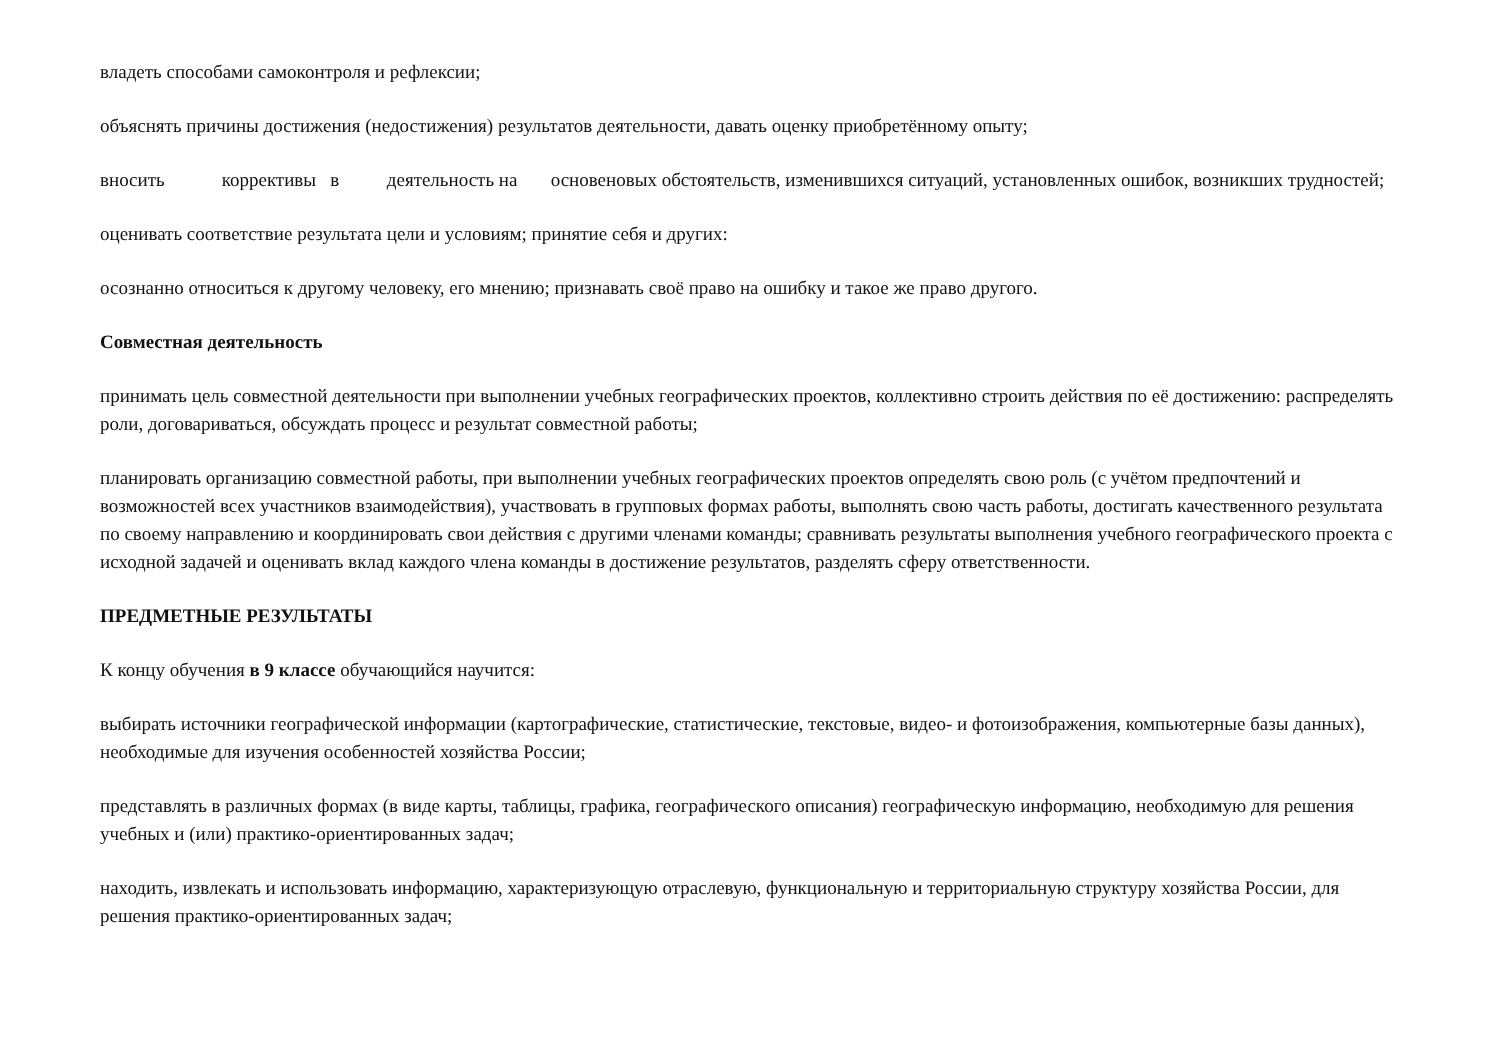владеть способами самоконтроля и рефлексии;
объяснять причины достижения (недостижения) результатов деятельности, давать оценку приобретённому опыту;
вносить корректив­ы в деятельность на основеновых обстоятельств, изменившихся ситуаций, установленных ошибок, возникших трудностей;
оценивать соответствие результата цели и условиям; принятие себя и других:
осознанно относиться к другому человеку, его мнению; признавать своё право на ошибку и такое же право другого.
Совместная деятельность
принимать цель совместной деятельности при выполнении учебных географических проектов, коллективно строить действия по её достижению: распределять роли, договариваться, обсуждать процесс и результат совместной работы;
планировать организацию совместной работы, при выполнении учебных географических проектов определять свою роль (с учётом предпочтений и возможностей всех участников взаимодействия), участвовать в групповых формах работы, выполнять свою часть работы, достигать качественного результата по своему направлению и координировать свои действия с другими членами команды; сравнивать результаты выполнения учебного географического проекта с исходной задачей и оценивать вклад каждого члена команды в достижение результатов, разделять сферу ответственности.
ПРЕДМЕТНЫЕ РЕЗУЛЬТАТЫ
К концу обучения в 9 классе обучающийся научится:
выбирать источники географической информации (картографические, статистические, текстовые, видео- и фотоизображения, компьютерные базы данных), необходимые для изучения особенностей хозяйства России;
представлять в различных формах (в виде карты, таблицы, графика, географического описания) географическую информацию, необходимую для решения учебных и (или) практико-ориентированных задач;
находить, извлекать и использовать информацию, характеризующую отраслевую, функциональную и территориальную структуру хозяйства России, для решения практико-ориентированных задач;